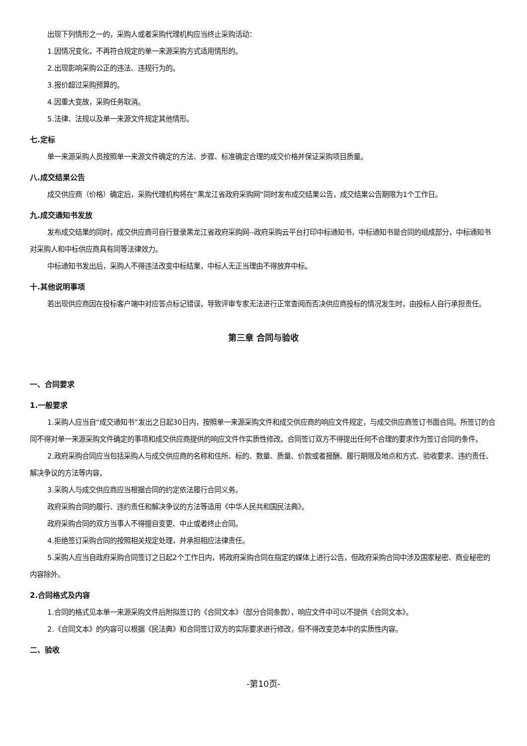出现下列情形之一的，采购人或者采购代理机构应当终止采购活动：
1.因情况变化，不再符合规定的单一来源采购方式适用情形的。
2.出现影响采购公正的违法、违规行为的。
3.报价超过采购预算的。
4.因重大变故，采购任务取消。
5.法律、法规以及单一来源文件规定其他情形。
七.定标
单一来源采购人员按照单一来源文件确定的方法、步骤、标准确定合理的成交价格并保证采购项目质量。
八.成交结果公告
成交供应商（价格）确定后，采购代理机构将在“黑龙江省政府采购网”同时发布成交结果公告，成交结果公告期限为1个工作日。
九.成交通知书发放
发布成交结果的同时，成交供应商可自行登录黑龙江省政府采购网--政府采购云平台打印中标通知书，中标通知书是合同的组成部分，中标通知书对采购人和中标供应商具有同等法律效力。
中标通知书发出后，采购人不得违法改变中标结果，中标人无正当理由不得放弃中标。
十.其他说明事项
若出现供应商因在投标客户端中对应答点标记错误，导致评审专家无法进行正常查阅而否决供应商投标的情况发生时，由投标人自行承担责任。
第三章 合同与验收
一、合同要求
1.一般要求
1.采购人应当自“成交通知书”发出之日起30日内，按照单一来源采购文件和成交供应商的响应文件规定，与成交供应商签订书面合同。所签订的合同不得对单一来源采购文件确定的事项和成交供应商提供的响应文件作实质性修改。合同签订双方不得提出任何不合理的要求作为签订合同的条件。
2.政府采购合同应当包括采购人与成交供应商的名称和住所、标的、数量、质量、价款或者报酬、履行期限及地点和方式、验收要求、违约责任、解决争议的方法等内容。
3.采购人与成交供应商应当根据合同的约定依法履行合同义务。
政府采购合同的履行、违约责任和解决争议的方法等适用《中华人民共和国民法典》。
政府采购合同的双方当事人不得擅自变更、中止或者终止合同。
4.拒绝签订采购合同的按照相关规定处理，并承担相应法律责任。
5.采购人应当自政府采购合同签订之日起2个工作日内，将政府采购合同在指定的媒体上进行公告，但政府采购合同中涉及国家秘密、商业秘密的内容除外。
2.合同格式及内容
1.合同的格式见本单一来源采购文件后附拟签订的《合同文本》（部分合同条款），响应文件中可以不提供《合同文本》。
2.《合同文本》的内容可以根据《民法典》和合同签订双方的实际要求进行修改，但不得改变范本中的实质性内容。
二、验收
-第10页-